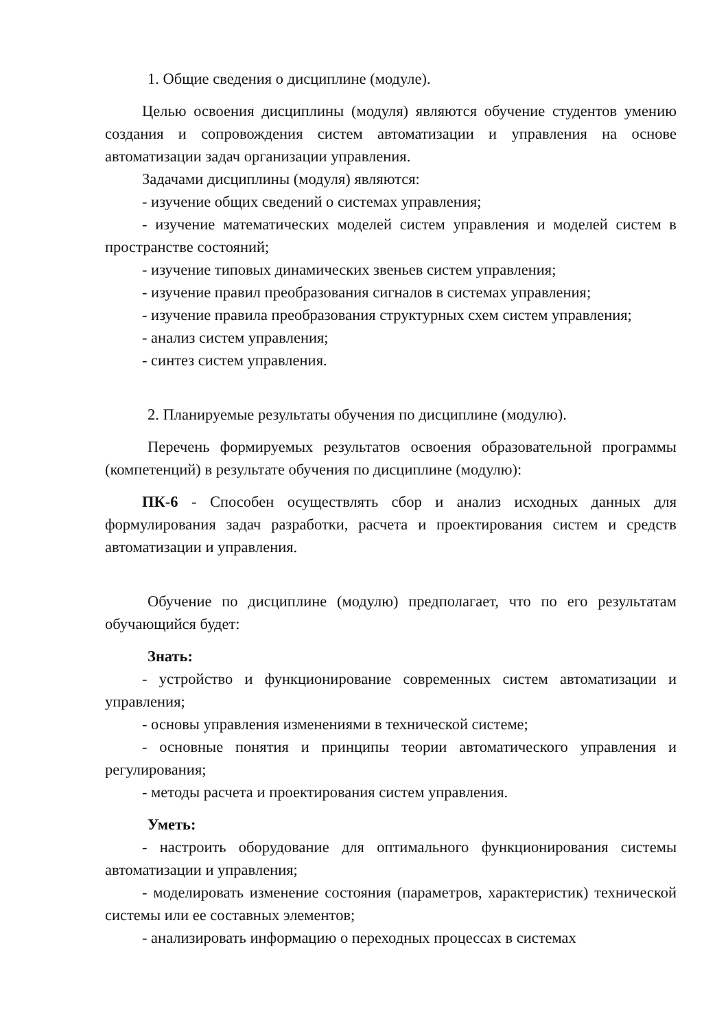1. Общие сведения о дисциплине (модуле).
Целью освоения дисциплины (модуля) являются обучение студентов умению создания и сопровождения систем автоматизации и управления на основе автоматизации задач организации управления.
Задачами дисциплины (модуля) являются:
- изучение общих сведений о системах управления;
- изучение математических моделей систем управления и моделей систем в пространстве состояний;
- изучение типовых динамических звеньев систем управления;
- изучение правил преобразования сигналов в системах управления;
- изучение правила преобразования структурных схем систем управления;
- анализ систем управления;
- синтез систем управления.
2. Планируемые результаты обучения по дисциплине (модулю).
Перечень формируемых результатов освоения образовательной программы (компетенций) в результате обучения по дисциплине (модулю):
ПК-6 - Способен осуществлять сбор и анализ исходных данных для формулирования задач разработки, расчета и проектирования систем и средств автоматизации и управления.
Обучение по дисциплине (модулю) предполагает, что по его результатам обучающийся будет:
Знать:
- устройство и функционирование современных систем автоматизации и управления;
- основы управления изменениями в технической системе;
- основные понятия и принципы теории автоматического управления и регулирования;
- методы расчета и проектирования систем управления.
Уметь:
- настроить оборудование для оптимального функционирования системы автоматизации и управления;
- моделировать изменение состояния (параметров, характеристик) технической системы или ее составных элементов;
- анализировать информацию о переходных процессах в системах